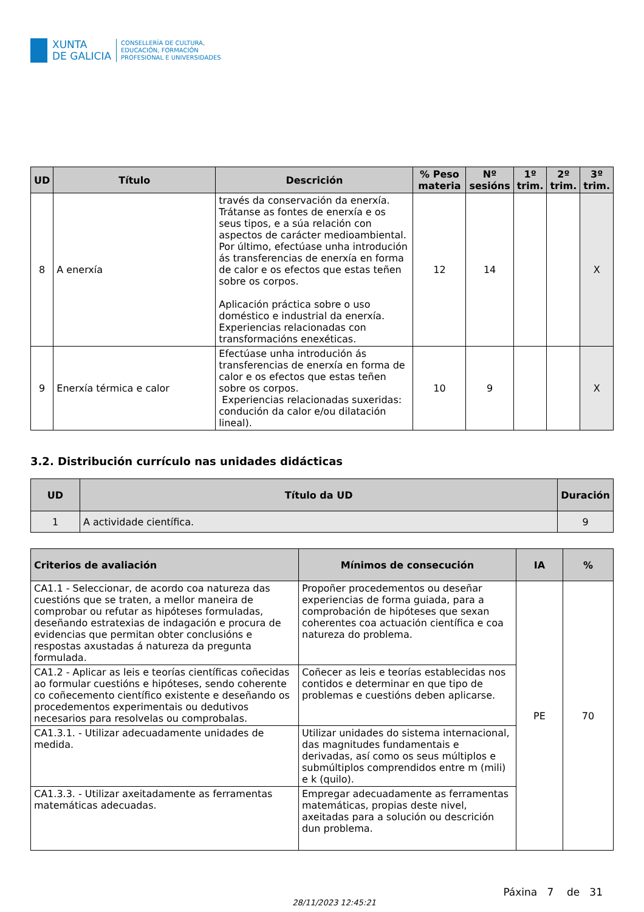XUNTA
DE GALICIA
CONSELLERÍA DE CULTURA,
EDUCACIÓN, FORMACIÓN
PROFESIONAL E UNIVERSIDADES
| UD | Título | Descrición | % Peso materia | Nº sesións | 1º trim. | 2º trim. | 3º trim. |
| --- | --- | --- | --- | --- | --- | --- | --- |
| 8 | A enerxía | través da conservación da enerxía. Trátanse as fontes de enerxía e os seus tipos, e a súa relación con aspectos de carácter medioambiental. Por último, efectúase unha introdución ás transferencias de enerxía en forma de calor e os efectos que estas teñen sobre os corpos. Aplicación práctica sobre o uso doméstico e industrial da enerxía. Experiencias relacionadas con transformacións enexéticas. | 12 | 14 | | | X |
| 9 | Enerxía térmica e calor | Efectúase unha introdución ás transferencias de enerxía en forma de calor e os efectos que estas teñen sobre os corpos. Experiencias relacionadas suxeridas: condución da calor e/ou dilatación lineal). | 10 | 9 | | | X |
3.2. Distribución currículo nas unidades didácticas
| UD | Título da UD | Duración |
| --- | --- | --- |
| 1 | A actividade científica. | 9 |
| Criterios de avaliación | Mínimos de consecución | IA | % |
| --- | --- | --- | --- |
| CA1.1 - Seleccionar, de acordo coa natureza das cuestións que se traten, a mellor maneira de comprobar ou refutar as hipóteses formuladas, deseñando estratexias de indagación e procura de evidencias que permitan obter conclusións e respostas axustadas á natureza da pregunta formulada. | Propoñer procedementos ou deseñar experiencias de forma guiada, para a comprobación de hipóteses que sexan coherentes coa actuación científica e coa natureza do problema. | PE | 70 |
| CA1.2 - Aplicar as leis e teorías científicas coñecidas ao formular cuestións e hipóteses, sendo coherente co coñecemento científico existente e deseñando os procedementos experimentais ou dedutivos necesarios para resolvelas ou comprobalas. | Coñecer as leis e teorías establecidas nos contidos e determinar en que tipo de problemas e cuestións deben aplicarse. | | |
| CA1.3.1. - Utilizar adecuadamente unidades de medida. | Utilizar unidades do sistema internacional, das magnitudes fundamentais e derivadas, así como os seus múltiplos e submúltiplos comprendidos entre m (mili) e k (quilo). | | |
| CA1.3.3. - Utilizar axeitadamente as ferramentas matemáticas adecuadas. | Empregar adecuadamente as ferramentas matemáticas, propias deste nivel, axeitadas para a solución ou descrición dun problema. | | |
Páxina 7 de 31
28/11/2023 12:45:21